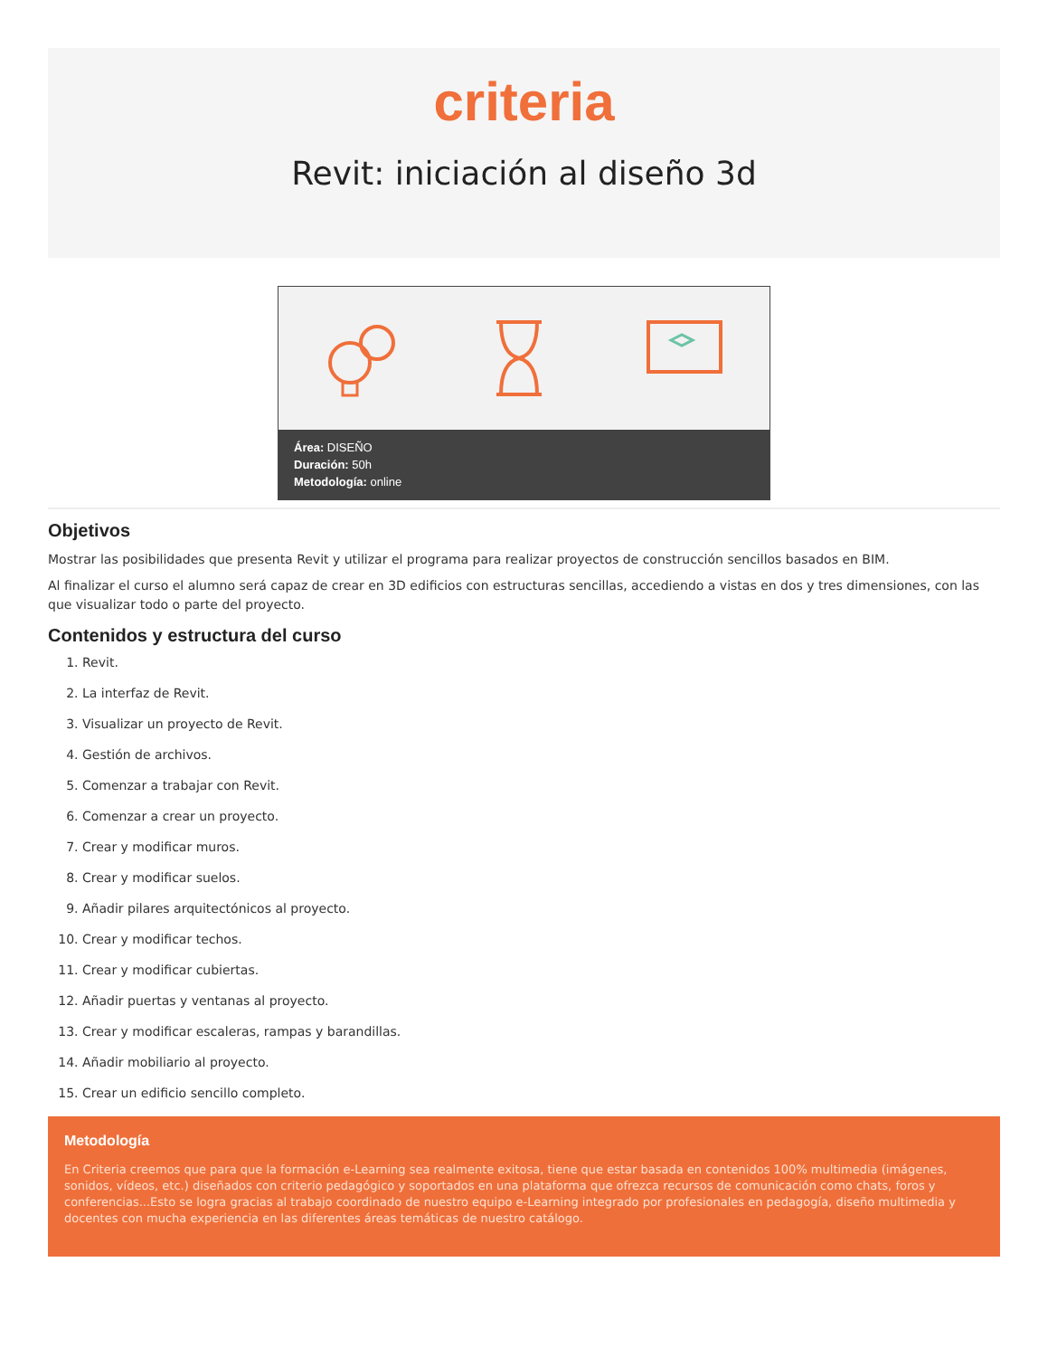criteria
Revit: iniciación al diseño 3d
Área: DISEÑO
Duración: 50h
Metodología: online
Objetivos
Mostrar las posibilidades que presenta Revit y utilizar el programa para realizar proyectos de construcción sencillos basados en BIM.
Al finalizar el curso el alumno será capaz de crear en 3D edificios con estructuras sencillas, accediendo a vistas en dos y tres dimensiones, con las que visualizar todo o parte del proyecto.
Contenidos y estructura del curso
1. Revit.
2. La interfaz de Revit.
3. Visualizar un proyecto de Revit.
4. Gestión de archivos.
5. Comenzar a trabajar con Revit.
6. Comenzar a crear un proyecto.
7. Crear y modificar muros.
8. Crear y modificar suelos.
9. Añadir pilares arquitectónicos al proyecto.
10. Crear y modificar techos.
11. Crear y modificar cubiertas.
12. Añadir puertas y ventanas al proyecto.
13. Crear y modificar escaleras, rampas y barandillas.
14. Añadir mobiliario al proyecto.
15. Crear un edificio sencillo completo.
Metodología
En Criteria creemos que para que la formación e-Learning sea realmente exitosa, tiene que estar basada en contenidos 100% multimedia (imágenes, sonidos, vídeos, etc.) diseñados con criterio pedagógico y soportados en una plataforma que ofrezca recursos de comunicación como chats, foros y conferencias...Esto se logra gracias al trabajo coordinado de nuestro equipo e-Learning integrado por profesionales en pedagogía, diseño multimedia y docentes con mucha experiencia en las diferentes áreas temáticas de nuestro catálogo.